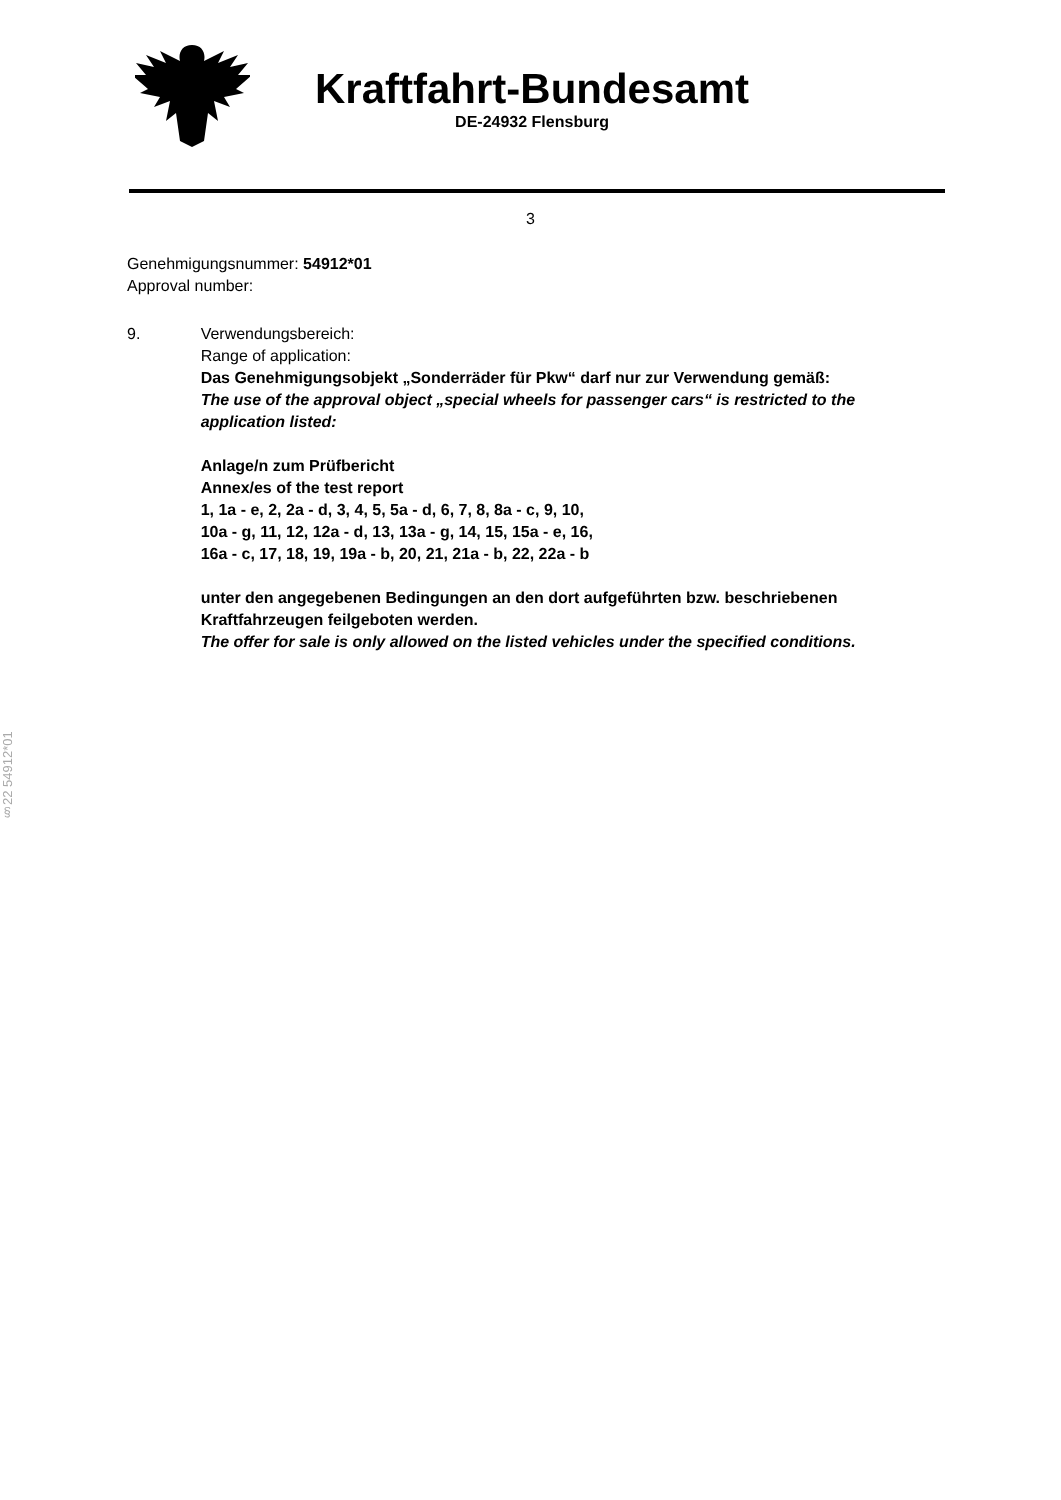Kraftfahrt-Bundesamt
DE-24932 Flensburg
3
Genehmigungsnummer: 54912*01
Approval number:
9. Verwendungsbereich:
Range of application:
Das Genehmigungsobjekt „Sonderräder für Pkw“ darf nur zur Verwendung gemäß:
The use of the approval object „special wheels for passenger cars“ is restricted to the application listed:
Anlage/n zum Prüfbericht
Annex/es of the test report
1, 1a - e, 2, 2a - d, 3, 4, 5, 5a - d, 6, 7, 8, 8a - c, 9, 10,
10a - g, 11, 12, 12a - d, 13, 13a - g, 14, 15, 15a - e, 16,
16a - c, 17, 18, 19, 19a - b, 20, 21, 21a - b, 22, 22a - b
unter den angegebenen Bedingungen an den dort aufgeführten bzw. beschriebenen Kraftfahrzeugen feilgeboten werden.
The offer for sale is only allowed on the listed vehicles under the specified conditions.
§22 54912*01